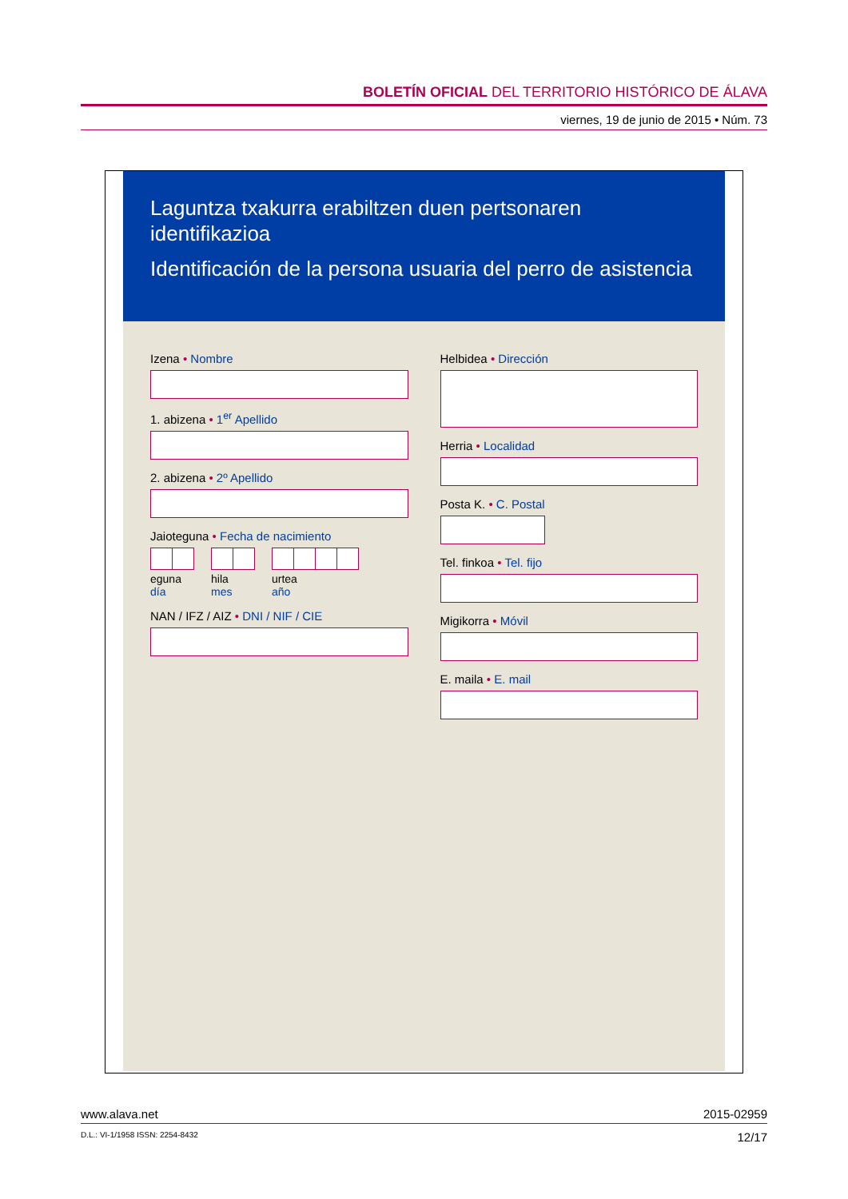BOLETÍN OFICIAL DEL TERRITORIO HISTÓRICO DE ÁLAVA
viernes, 19 de junio de 2015 • Núm. 73
Laguntza txakurra erabiltzen duen pertsonaren identifikazioa
Identificación de la persona usuaria del perro de asistencia
Izena • Nombre
1. abizena • 1<sup>er</sup> Apellido
2. abizena • 2º Apellido
Jaioteguna • Fecha de nacimiento
eguna
día
hila
mes
urtea
año
NAN / IFZ / AIZ • DNI / NIF / CIE
Helbidea • Dirección
Herria • Localidad
Posta K. • C. Postal
Tel. finkoa • Tel. fijo
Migikorra • Móvil
E. maila • E. mail
www.alava.net 2015-02959
D.L.: VI-1/1958 ISSN: 2254-8432 12/17